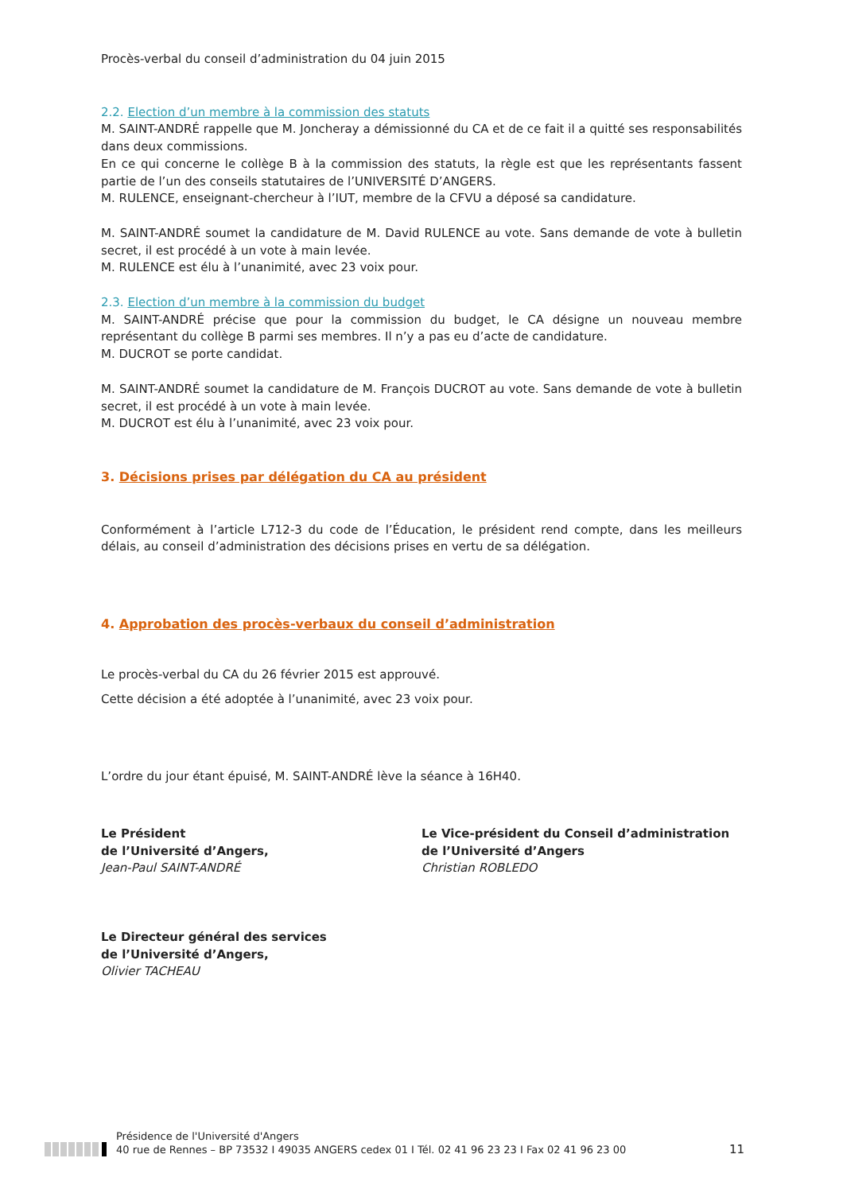Procès-verbal du conseil d’administration du 04 juin 2015
2.2. Election d’un membre à la commission des statuts
M. SAINT-ANDRÉ rappelle que M. Joncheray a démissionné du CA et de ce fait il a quitté ses responsabilités dans deux commissions.
En ce qui concerne le collège B à la commission des statuts, la règle est que les représentants fassent partie de l’un des conseils statutaires de l’UNIVERSITÉ D’ANGERS.
M. RULENCE, enseignant-chercheur à l’IUT, membre de la CFVU a déposé sa candidature.
M. SAINT-ANDRÉ soumet la candidature de M. David RULENCE au vote. Sans demande de vote à bulletin secret, il est procédé à un vote à main levée.
M. RULENCE est élu à l’unanimité, avec 23 voix pour.
2.3. Election d’un membre à la commission du budget
M. SAINT-ANDRÉ précise que pour la commission du budget, le CA désigne un nouveau membre représentant du collège B parmi ses membres. Il n’y a pas eu d’acte de candidature.
M. DUCROT se porte candidat.
M. SAINT-ANDRÉ soumet la candidature de M. François DUCROT au vote. Sans demande de vote à bulletin secret, il est procédé à un vote à main levée.
M. DUCROT est élu à l’unanimité, avec 23 voix pour.
3. Décisions prises par délégation du CA au président
Conformément à l’article L712-3 du code de l’Éducation, le président rend compte, dans les meilleurs délais, au conseil d’administration des décisions prises en vertu de sa délégation.
4. Approbation des procès-verbaux du conseil d’administration
Le procès-verbal du CA du 26 février 2015 est approuvé.
Cette décision a été adoptée à l’unanimité, avec 23 voix pour.
L’ordre du jour étant épuisé, M. SAINT-ANDRÉ lève la séance à 16H40.
Le Président
de l’Université d’Angers,
Jean-Paul SAINT-ANDRÉ
Le Vice-président du Conseil d’administration
de l’Université d’Angers
Christian ROBLEDO
Le Directeur général des services
de l’Université d’Angers,
Olivier TACHEAU
Présidence de l'Université d'Angers
40 rue de Rennes – BP 73532 I 49035 ANGERS cedex 01 I Tél. 02 41 96 23 23 I Fax 02 41 96 23 00
11